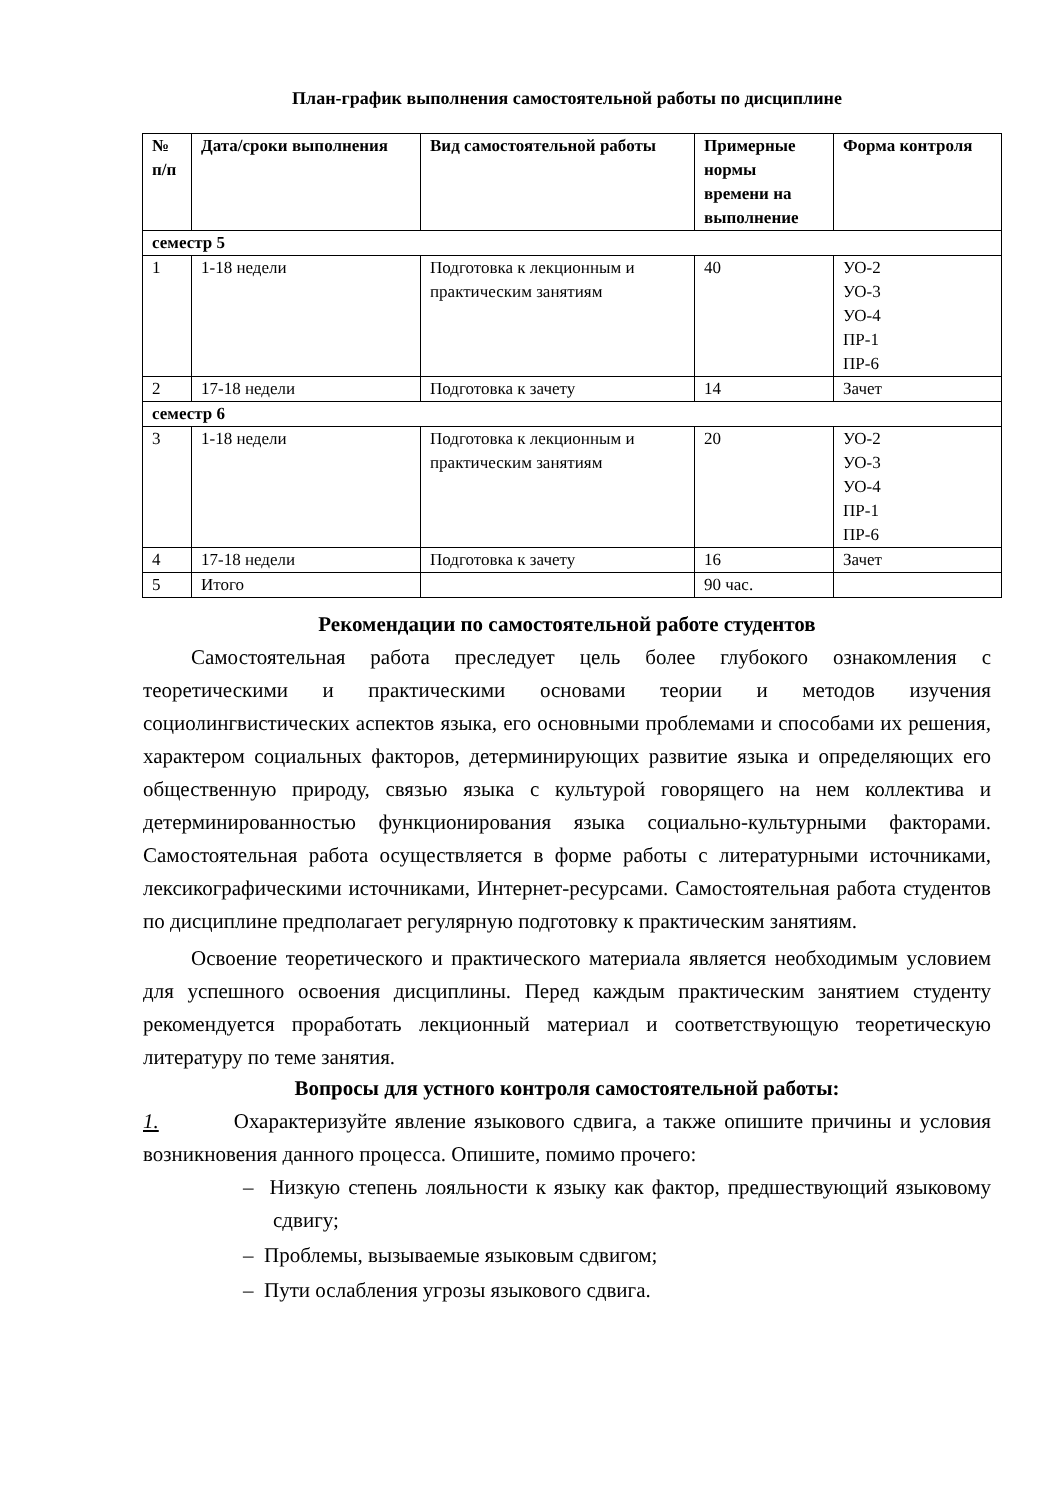План-график выполнения самостоятельной работы по дисциплине
| № п/п | Дата/сроки выполнения | Вид самостоятельной работы | Примерные нормы времени на выполнение | Форма контроля |
| --- | --- | --- | --- | --- |
| семестр 5 | | | | |
| 1 | 1-18 недели | Подготовка к лекционным и практическим занятиям | 40 | УО-2 УО-3 УО-4 ПР-1 ПР-6 |
| 2 | 17-18 недели | Подготовка к зачету | 14 | Зачет |
| семестр 6 | | | | |
| 3 | 1-18 недели | Подготовка к лекционным и практическим занятиям | 20 | УО-2 УО-3 УО-4 ПР-1 ПР-6 |
| 4 | 17-18 недели | Подготовка к зачету | 16 | Зачет |
| 5 | Итого | | 90 час. | |
Рекомендации по самостоятельной работе студентов
Самостоятельная работа преследует цель более глубокого ознакомления с теоретическими и практическими основами теории и методов изучения социолингвистических аспектов языка, его основными проблемами и способами их решения, характером социальных факторов, детерминирующих развитие языка и определяющих его общественную природу, связью языка с культурой говорящего на нем коллектива и детерминированностью функционирования языка социально-культурными факторами. Самостоятельная работа осуществляется в форме работы с литературными источниками, лексикографическими источниками, Интернет-ресурсами. Самостоятельная работа студентов по дисциплине предполагает регулярную подготовку к практическим занятиям.
Освоение теоретического и практического материала является необходимым условием для успешного освоения дисциплины. Перед каждым практическим занятием студенту рекомендуется проработать лекционный материал и соответствующую теоретическую литературу по теме занятия.
Вопросы для устного контроля самостоятельной работы:
1. Охарактеризуйте явление языкового сдвига, а также опишите причины и условия возникновения данного процесса. Опишите, помимо прочего:
– Низкую степень лояльности к языку как фактор, предшествующий языковому сдвигу;
– Проблемы, вызываемые языковым сдвигом;
– Пути ослабления угрозы языкового сдвига.